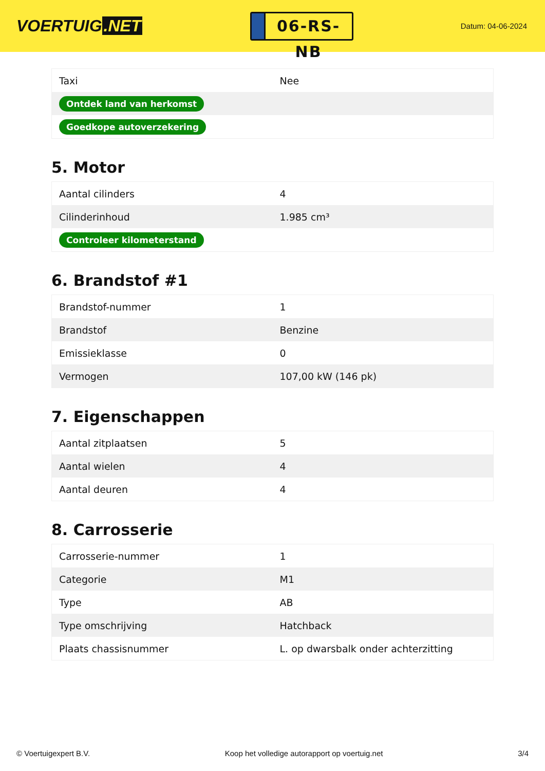VOERTUIG.NET
06-RS-NB
Datum: 04-06-2024
| Taxi | Nee |
| Ontdek land van herkomst | |
| Goedkope autoverzekering | |
5. Motor
| Aantal cilinders | 4 |
| Cilinderinhoud | 1.985 cm³ |
| Controleer kilometerstand | |
6. Brandstof #1
| Brandstof-nummer | 1 |
| Brandstof | Benzine |
| Emissieklasse | 0 |
| Vermogen | 107,00 kW (146 pk) |
7. Eigenschappen
| Aantal zitplaatsen | 5 |
| Aantal wielen | 4 |
| Aantal deuren | 4 |
8. Carrosserie
| Carrosserie-nummer | 1 |
| Categorie | M1 |
| Type | AB |
| Type omschrijving | Hatchback |
| Plaats chassisnummer | L. op dwarsbalk onder achterzitting |
© Voertuigexpert B.V. Koop het volledige autorapport op voertuig.net 3/4